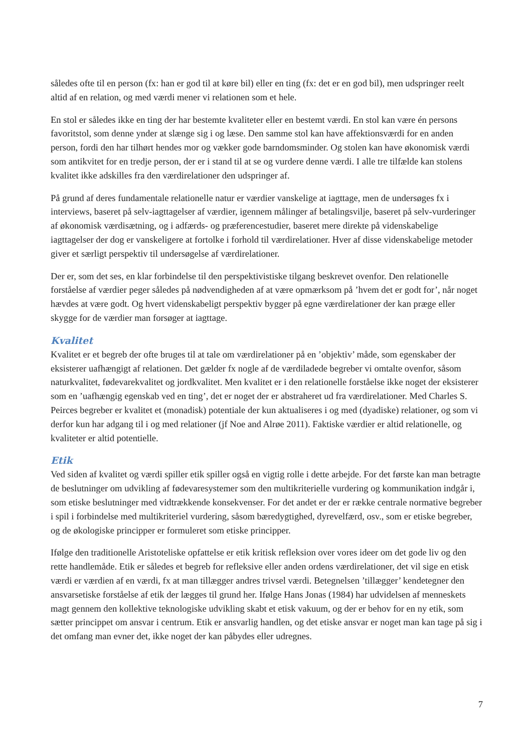således ofte til en person (fx: han er god til at køre bil) eller en ting (fx: det er en god bil), men udspringer reelt altid af en relation, og med værdi mener vi relationen som et hele.
En stol er således ikke en ting der har bestemte kvaliteter eller en bestemt værdi. En stol kan være én persons favoritstol, som denne ynder at slænge sig i og læse. Den samme stol kan have affektionsværdi for en anden person, fordi den har tilhørt hendes mor og vækker gode barndomsminder. Og stolen kan have økonomisk værdi som antikvitet for en tredje person, der er i stand til at se og vurdere denne værdi. I alle tre tilfælde kan stolens kvalitet ikke adskilles fra den værdirelationer den udspringer af.
På grund af deres fundamentale relationelle natur er værdier vanskelige at iagttage, men de undersøges fx i interviews, baseret på selv-iagttagelser af værdier, igennem målinger af betalingsvilje, baseret på selv-vurderinger af økonomisk værdisætning, og i adfærds- og præferencestudier, baseret mere direkte på videnskabelige iagttagelser der dog er vanskeligere at fortolke i forhold til værdirelationer. Hver af disse videnskabelige metoder giver et særligt perspektiv til undersøgelse af værdirelationer.
Der er, som det ses, en klar forbindelse til den perspektivistiske tilgang beskrevet ovenfor. Den relationelle forståelse af værdier peger således på nødvendigheden af at være opmærksom på ’hvem det er godt for’, når noget hævdes at være godt. Og hvert videnskabeligt perspektiv bygger på egne værdirelationer der kan præge eller skygge for de værdier man forsøger at iagttage.
Kvalitet
Kvalitet er et begreb der ofte bruges til at tale om værdirelationer på en ’objektiv’ måde, som egenskaber der eksisterer uafhængigt af relationen. Det gælder fx nogle af de værdiladede begreber vi omtalte ovenfor, såsom naturkvalitet, fødevarekvalitet og jordkvalitet. Men kvalitet er i den relationelle forståelse ikke noget der eksisterer som en ’uafhængig egenskab ved en ting’, det er noget der er abstraheret ud fra værdirelationer. Med Charles S. Peirces begreber er kvalitet et (monadisk) potentiale der kun aktualiseres i og med (dyadiske) relationer, og som vi derfor kun har adgang til i og med relationer (jf Noe and Alrøe 2011). Faktiske værdier er altid relationelle, og kvaliteter er altid potentielle.
Etik
Ved siden af kvalitet og værdi spiller etik spiller også en vigtig rolle i dette arbejde. For det første kan man betragte de beslutninger om udvikling af fødevaresystemer som den multikriterielle vurdering og kommunikation indgår i, som etiske beslutninger med vidtrækkende konsekvenser. For det andet er der er række centrale normative begreber i spil i forbindelse med multikriteriel vurdering, såsom bæredygtighed, dyrevelfærd, osv., som er etiske begreber, og de økologiske principper er formuleret som etiske principper.
Ifølge den traditionelle Aristoteliske opfattelse er etik kritisk refleksion over vores ideer om det gode liv og den rette handlemåde. Etik er således et begreb for refleksive eller anden ordens værdirelationer, det vil sige en etisk værdi er værdien af en værdi, fx at man tillægger andres trivsel værdi. Betegnelsen ’tillægger’ kendetegner den ansvarsetiske forståelse af etik der lægges til grund her. Ifølge Hans Jonas (1984) har udvidelsen af menneskets magt gennem den kollektive teknologiske udvikling skabt et etisk vakuum, og der er behov for en ny etik, som sætter princippet om ansvar i centrum. Etik er ansvarlig handlen, og det etiske ansvar er noget man kan tage på sig i det omfang man evner det, ikke noget der kan påbydes eller udregnes.
7